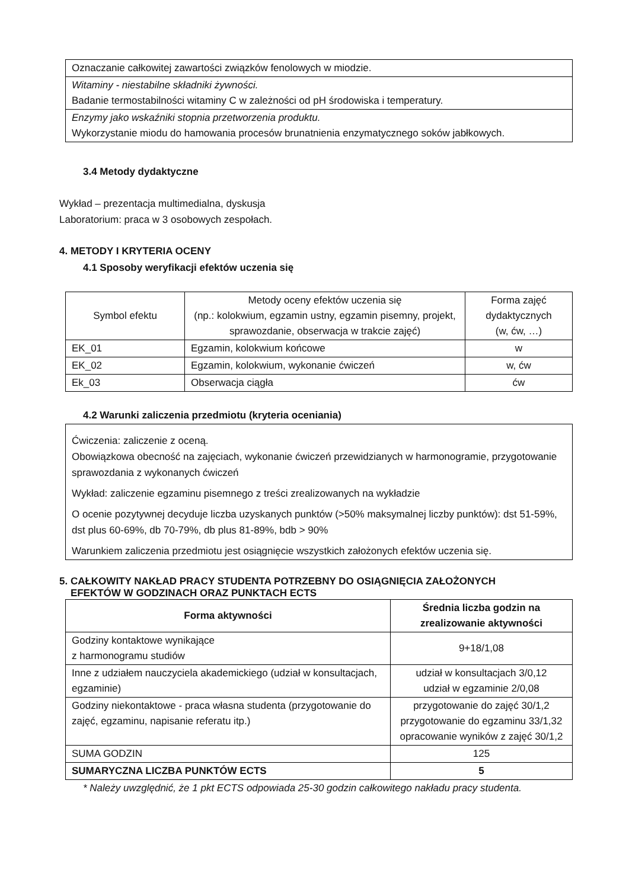| Oznaczanie całkowitej zawartości związków fenolowych w miodzie. |
| Witaminy - niestabilne składniki żywności. Badanie termostabilności witaminy C w zależności od pH środowiska i temperatury. |
| Enzymy jako wskaźniki stopnia przetworzenia produktu. Wykorzystanie miodu do hamowania procesów brunatnienia enzymatycznego soków jabłkowych. |
3.4 Metody dydaktyczne
Wykład – prezentacja multimedialna, dyskusja
Laboratorium: praca w 3 osobowych zespołach.
4. METODY I KRYTERIA OCENY
4.1 Sposoby weryfikacji efektów uczenia się
| Symbol efektu | Metody oceny efektów uczenia się (np.: kolokwium, egzamin ustny, egzamin pisemny, projekt, sprawozdanie, obserwacja w trakcie zajęć) | Forma zajęć dydaktycznych (w, ćw, …) |
| EK_01 | Egzamin, kolokwium końcowe | w |
| EK_02 | Egzamin, kolokwium, wykonanie ćwiczeń | w, ćw |
| Ek_03 | Obserwacja ciągła | ćw |
4.2 Warunki zaliczenia przedmiotu (kryteria oceniania)
| Ćwiczenia: zaliczenie z oceną. Obowiązkowa obecność na zajęciach, wykonanie ćwiczeń przewidzianych w harmonogramie, przygotowanie sprawozdania z wykonanych ćwiczeń Wykład: zaliczenie egzaminu pisemnego z treści zrealizowanych na wykładzie O ocenie pozytywnej decyduje liczba uzyskanych punktów (>50% maksymalnej liczby punktów): dst 51-59%, dst plus 60-69%, db 70-79%, db plus 81-89%, bdb > 90% Warunkiem zaliczenia przedmiotu jest osiągnięcie wszystkich założonych efektów uczenia się. |
5. CAŁKOWITY NAKŁAD PRACY STUDENTA POTRZEBNY DO OSIĄGNIĘCIA ZAŁOŻONYCH
EFEKTÓW W GODZINACH ORAZ PUNKTACH ECTS
| Forma aktywności | Średnia liczba godzin na zrealizowanie aktywności |
| --- | --- |
| Godziny kontaktowe wynikające z harmonogramu studiów | 9+18/1,08 |
| Inne z udziałem nauczyciela akademickiego (udział w konsultacjach, egzaminie) | udział w konsultacjach 3/0,12 udział w egzaminie 2/0,08 |
| Godziny niekontaktowe - praca własna studenta (przygotowanie do zajęć, egzaminu, napisanie referatu itp.) | przygotowanie do zajęć 30/1,2 przygotowanie do egzaminu 33/1,32 opracowanie wyników z zajęć 30/1,2 |
| SUMA GODZIN | 125 |
| SUMARYCZNA LICZBA PUNKTÓW ECTS | 5 |
* Należy uwzględnić, że 1 pkt ECTS odpowiada 25-30 godzin całkowitego nakładu pracy studenta.